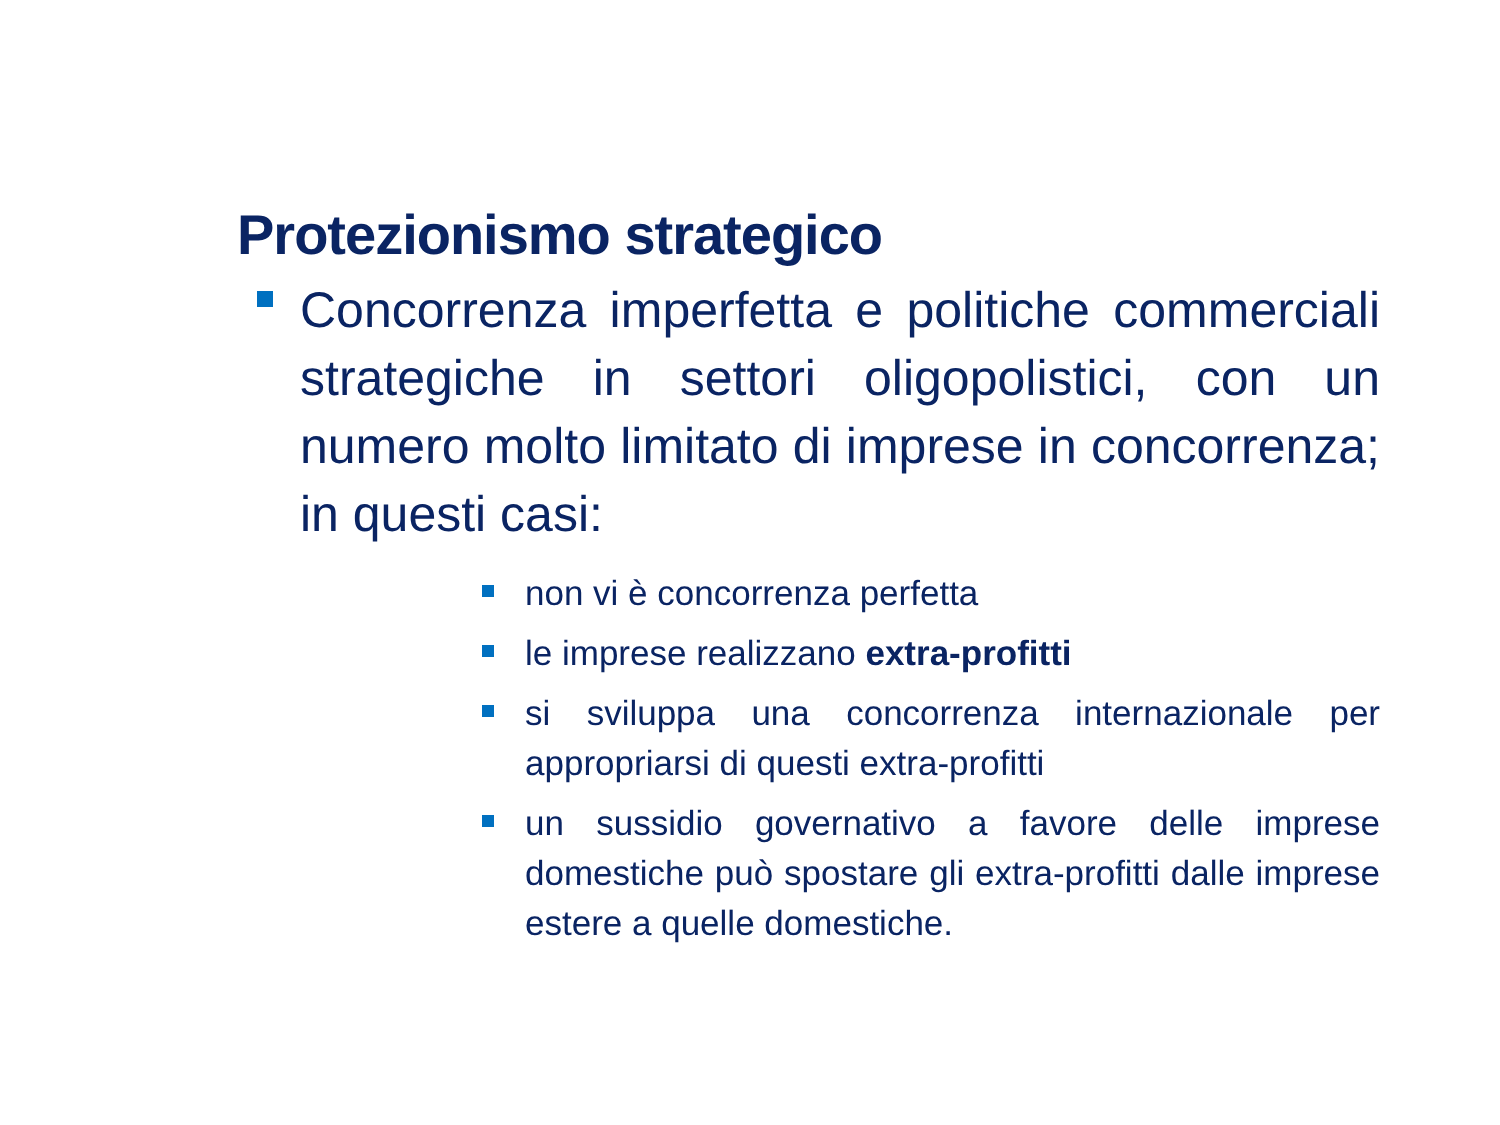Protezionismo strategico
Concorrenza imperfetta e politiche commerciali strategiche in settori oligopolistici, con un numero molto limitato di imprese in concorrenza; in questi casi:
non vi è concorrenza perfetta
le imprese realizzano extra-profitti
si sviluppa una concorrenza internazionale per appropriarsi di questi extra-profitti
un sussidio governativo a favore delle imprese domestiche può spostare gli extra-profitti dalle imprese estere a quelle domestiche.